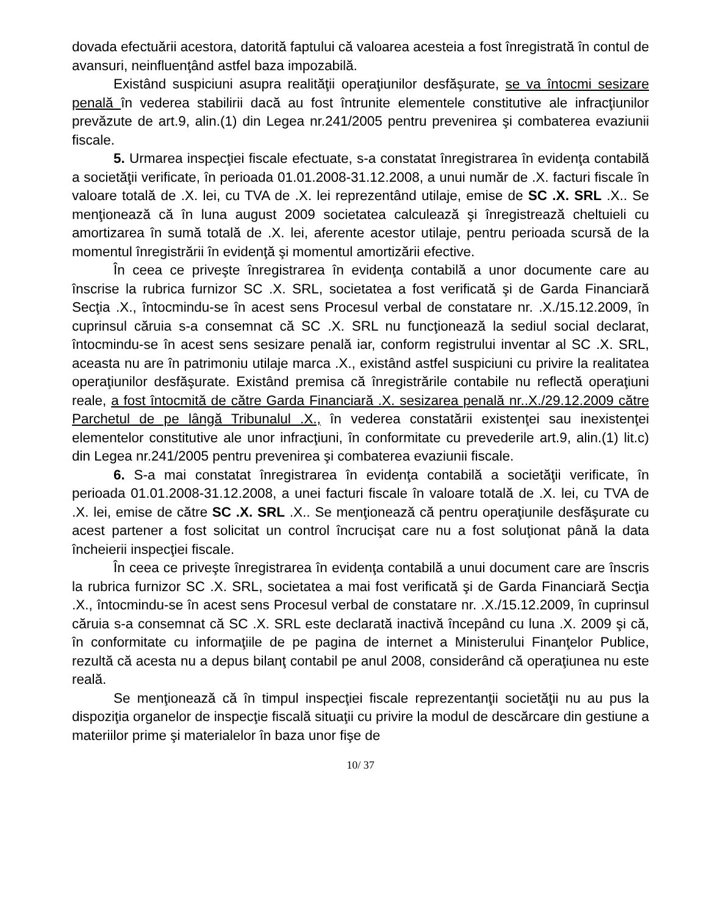dovada efectuării acestora, datorită faptului că valoarea acesteia a fost înregistrată în contul de avansuri, neinfluenţând astfel baza impozabilă.
Existând suspiciuni asupra realităţii operaţiunilor desfăşurate, se va întocmi sesizare penală în vederea stabilirii dacă au fost întrunite elementele constitutive ale infracţiunilor prevăzute de art.9, alin.(1) din Legea nr.241/2005 pentru prevenirea şi combaterea evaziunii fiscale.
5. Urmarea inspecţiei fiscale efectuate, s-a constatat înregistrarea în evidenţa contabilă a societăţii verificate, în perioada 01.01.2008-31.12.2008, a unui număr de .X. facturi fiscale în valoare totală de .X. lei, cu TVA de .X. lei reprezentând utilaje, emise de SC .X. SRL .X.. Se menţionează că în luna august 2009 societatea calculează şi înregistrează cheltuieli cu amortizarea în sumă totală de .X. lei, aferente acestor utilaje, pentru perioada scursă de la momentul înregistrării în evidenţă şi momentul amortizării efective.
În ceea ce priveşte înregistrarea în evidenţa contabilă a unor documente care au înscrise la rubrica furnizor SC .X. SRL, societatea a fost verificată şi de Garda Financiară Secţia .X., întocmindu-se în acest sens Procesul verbal de constatare nr. .X./15.12.2009, în cuprinsul căruia s-a consemnat că SC .X. SRL nu funcţionează la sediul social declarat, întocmindu-se în acest sens sesizare penală iar, conform registrului inventar al SC .X. SRL, aceasta nu are în patrimoniu utilaje marca .X., existând astfel suspiciuni cu privire la realitatea operaţiunilor desfăşurate. Existând premisa că înregistrările contabile nu reflectă operaţiuni reale, a fost întocmită de către Garda Financiară .X. sesizarea penală nr..X./29.12.2009 către Parchetul de pe lângă Tribunalul .X., în vederea constatării existenţei sau inexistenţei elementelor constitutive ale unor infracţiuni, în conformitate cu prevederile art.9, alin.(1) lit.c) din Legea nr.241/2005 pentru prevenirea şi combaterea evaziunii fiscale.
6. S-a mai constatat înregistrarea în evidenţa contabilă a societăţii verificate, în perioada 01.01.2008-31.12.2008, a unei facturi fiscale în valoare totală de .X. lei, cu TVA de .X. lei, emise de către SC .X. SRL .X.. Se menţionează că pentru operaţiunile desfăşurate cu acest partener a fost solicitat un control încrucişat care nu a fost soluţionat până la data încheierii inspecţiei fiscale.
În ceea ce priveşte înregistrarea în evidenţa contabilă a unui document care are înscris la rubrica furnizor SC .X. SRL, societatea a mai fost verificată şi de Garda Financiară Secţia .X., întocmindu-se în acest sens Procesul verbal de constatare nr. .X./15.12.2009, în cuprinsul căruia s-a consemnat că SC .X. SRL este declarată inactivă începând cu luna .X. 2009 şi că, în conformitate cu informaţiile de pe pagina de internet a Ministerului Finanţelor Publice, rezultă că acesta nu a depus bilanţ contabil pe anul 2008, considerând că operaţiunea nu este reală.
Se menţionează că în timpul inspecţiei fiscale reprezentanţii societăţii nu au pus la dispoziţia organelor de inspecţie fiscală situaţii cu privire la modul de descărcare din gestiune a materiilor prime şi materialelor în baza unor fişe de
10/ 37